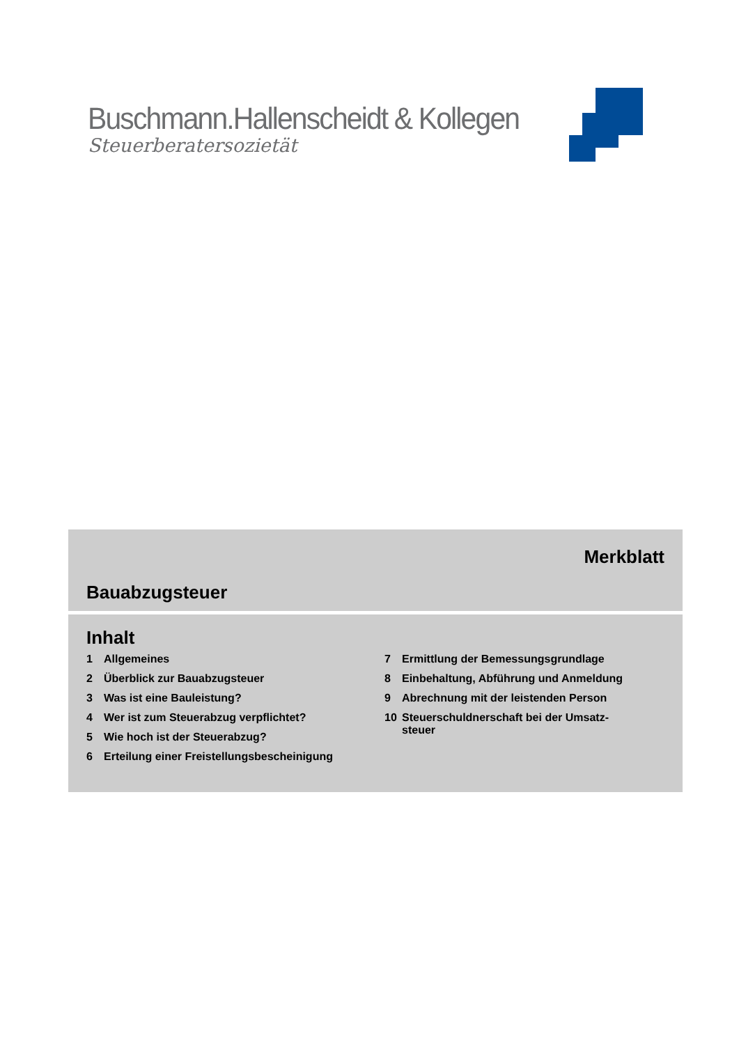Buschmann.Hallenscheidt & Kollegen
Steuerberatersozietät
Merkblatt
Bauabzugsteuer
Inhalt
1 Allgemeines
2 Überblick zur Bauabzugsteuer
3 Was ist eine Bauleistung?
4 Wer ist zum Steuerabzug verpflichtet?
5 Wie hoch ist der Steuerabzug?
6 Erteilung einer Freistellungsbescheinigung
7 Ermittlung der Bemessungsgrundlage
8 Einbehaltung, Abführung und Anmeldung
9 Abrechnung mit der leistenden Person
10 Steuerschuldnerschaft bei der Umsatz-
steuer